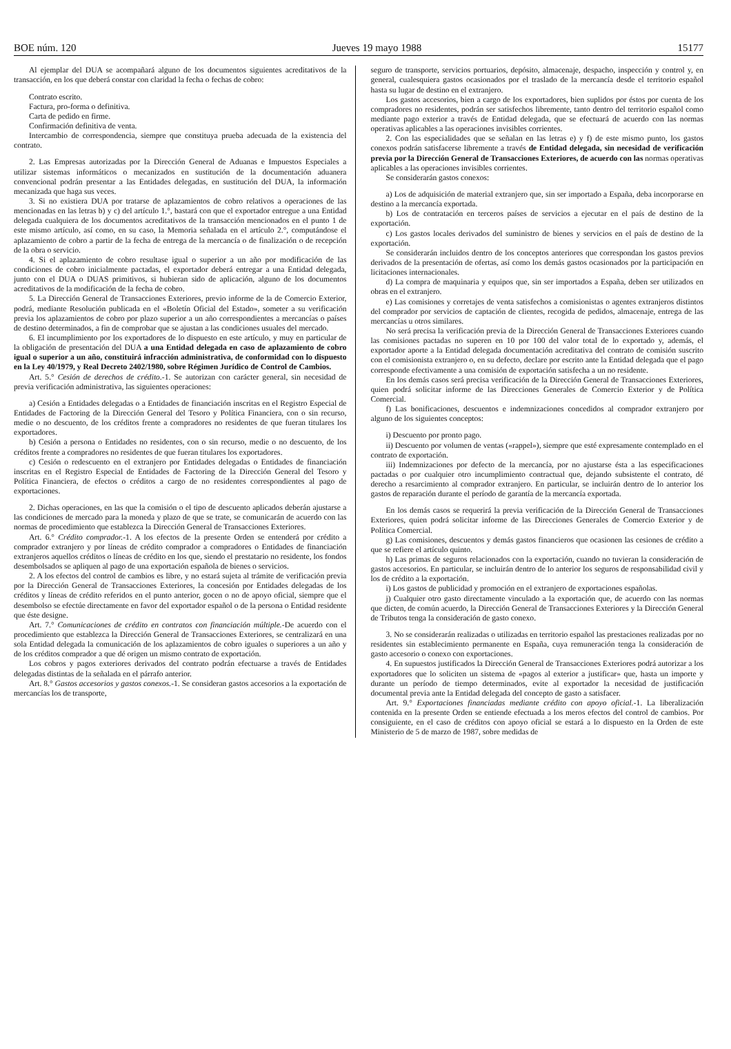BOE núm. 120 Jueves 19 mayo 1988 15177
Al ejemplar del DUA se acompañará alguno de los documentos siguientes acreditativos de la transacción, en los que deberá constar con claridad la fecha o fechas de cobro:
Contrato escrito.
Factura, pro-forma o definitiva.
Carta de pedido en firme.
Confirmación definitiva de venta.
Intercambio de correspondencia, siempre que constituya prueba adecuada de la existencia del contrato.
2. Las Empresas autorizadas por la Dirección General de Aduanas e Impuestos Especiales a utilizar sistemas informáticos o mecanizados en sustitución de la documentación aduanera convencional podrán presentar a las Entidades delegadas, en sustitución del DUA, la información mecanizada que haga sus veces.
3. Si no existiera DUA por tratarse de aplazamientos de cobro relativos a operaciones de las mencionadas en las letras b) y c) del artículo 1.°, bastará con que el exportador entregue a una Entidad delegada cualquiera de los documentos acreditativos de la transacción mencionados en el punto 1 de este mismo artículo, así como, en su caso, la Memoria señalada en el artículo 2.°, computándose el aplazamiento de cobro a partir de la fecha de entrega de la mercancía o de finalización o de recepción de la obra o servicio.
4. Si el aplazamiento de cobro resultase igual o superior a un año por modificación de las condiciones de cobro inicialmente pactadas, el exportador deberá entregar a una Entidad delegada, junto con el DUA o DUAS primitivos, si hubieran sido de aplicación, alguno de los documentos acreditativos de la modificación de la fecha de cobro.
5. La Dirección General de Transacciones Exteriores, previo informe de la de Comercio Exterior, podrá, mediante Resolución publicada en el «Boletín Oficial del Estado», someter a su verificación previa los aplazamientos de cobro por plazo superior a un año correspondientes a mercancías o países de destino determinados, a fin de comprobar que se ajustan a las condiciones usuales del mercado.
6. El incumplimiento por los exportadores de lo dispuesto en este artículo, y muy en particular de la obligación de presentación del DUA a una Entidad delegada en caso de aplazamiento de cobro igual o superior a un año, constituirá infracción administrativa, de conformidad con lo dispuesto en la Ley 40/1979, y Real Decreto 2402/1980, sobre Régimen Jurídico de Control de Cambios.
Art. 5.° Cesión de derechos de crédito.-1. Se autorizan con carácter general, sin necesidad de previa verificación administrativa, las siguientes operaciones:
a) Cesión a Entidades delegadas o a Entidades de financiación inscritas en el Registro Especial de Entidades de Factoring de la Dirección General del Tesoro y Política Financiera, con o sin recurso, medie o no descuento, de los créditos frente a compradores no residentes de que fueran titulares los exportadores.
b) Cesión a persona o Entidades no residentes, con o sin recurso, medie o no descuento, de los créditos frente a compradores no residentes de que fueran titulares los exportadores.
c) Cesión o redescuento en el extranjero por Entidades delegadas o Entidades de financiación inscritas en el Registro Especial de Entidades de Factoring de la Dirección General del Tesoro y Política Financiera, de efectos o créditos a cargo de no residentes correspondientes al pago de exportaciones.
2. Dichas operaciones, en las que la comisión o el tipo de descuento aplicados deberán ajustarse a las condiciones de mercado para la moneda y plazo de que se trate, se comunicarán de acuerdo con las normas de procedimiento que establezca la Dirección General de Transacciones Exteriores.
Art. 6.° Crédito comprador.-1. A los efectos de la presente Orden se entenderá por crédito a comprador extranjero y por líneas de crédito comprador a compradores o Entidades de financiación extranjeros aquellos créditos o líneas de crédito en los que, siendo el prestatario no residente, los fondos desembolsados se apliquen al pago de una exportación española de bienes o servicios.
2. A los efectos del control de cambios es libre, y no estará sujeta al trámite de verificación previa por la Dirección General de Transacciones Exteriores, la concesión por Entidades delegadas de los créditos y líneas de crédito referidos en el punto anterior, gocen o no de apoyo oficial, siempre que el desembolso se efectúe directamente en favor del exportador español o de la persona o Entidad residente que éste designe.
Art. 7.° Comunicaciones de crédito en contratos con financiación múltiple.-De acuerdo con el procedimiento que establezca la Dirección General de Transacciones Exteriores, se centralizará en una sola Entidad delegada la comunicación de los aplazamientos de cobro iguales o superiores a un año y de los créditos comprador a que dé origen un mismo contrato de exportación.
Los cobros y pagos exteriores derivados del contrato podrán efectuarse a través de Entidades delegadas distintas de la señalada en el párrafo anterior.
Art. 8.° Gastos accesorios y gastos conexos.-1. Se consideran gastos accesorios a la exportación de mercancías los de transporte,
seguro de transporte, servicios portuarios, depósito, almacenaje, despacho, inspección y control y, en general, cualesquiera gastos ocasionados por el traslado de la mercancía desde el territorio español hasta su lugar de destino en el extranjero.
Los gastos accesorios, bien a cargo de los exportadores, bien suplidos por éstos por cuenta de los compradores no residentes, podrán ser satisfechos libremente, tanto dentro del territorio español como mediante pago exterior a través de Entidad delegada, que se efectuará de acuerdo con las normas operativas aplicables a las operaciones invisibles corrientes.
2. Con las especialidades que se señalan en las letras e) y f) de este mismo punto, los gastos conexos podrán satisfacerse libremente a través de Entidad delegada, sin necesidad de verificación previa por la Dirección General de Transacciones Exteriores, de acuerdo con las normas operativas aplicables a las operaciones invisibles corrientes.
Se considerarán gastos conexos:
a) Los de adquisición de material extranjero que, sin ser importado a España, deba incorporarse en destino a la mercancía exportada.
b) Los de contratación en terceros países de servicios a ejecutar en el país de destino de la exportación.
c) Los gastos locales derivados del suministro de bienes y servicios en el país de destino de la exportación.
Se considerarán incluidos dentro de los conceptos anteriores que correspondan los gastos previos derivados de la presentación de ofertas, así como los demás gastos ocasionados por la participación en licitaciones internacionales.
d) La compra de maquinaria y equipos que, sin ser importados a España, deben ser utilizados en obras en el extranjero.
e) Las comisiones y corretajes de venta satisfechos a comisionistas o agentes extranjeros distintos del comprador por servicios de captación de clientes, recogida de pedidos, almacenaje, entrega de las mercancías u otros similares.
No será precisa la verificación previa de la Dirección General de Transacciones Exteriores cuando las comisiones pactadas no superen en 10 por 100 del valor total de lo exportado y, además, el exportador aporte a la Entidad delegada documentación acreditativa del contrato de comisión suscrito con el comisionista extranjero o, en su defecto, declare por escrito ante la Entidad delegada que el pago corresponde efectivamente a una comisión de exportación satisfecha a un no residente.
En los demás casos será precisa verificación de la Dirección General de Transacciones Exteriores, quien podrá solicitar informe de las Direcciones Generales de Comercio Exterior y de Política Comercial.
f) Las bonificaciones, descuentos e indemnizaciones concedidos al comprador extranjero por alguno de los siguientes conceptos:
i) Descuento por pronto pago.
ii) Descuento por volumen de ventas («rappel»), siempre que esté expresamente contemplado en el contrato de exportación.
iii) Indemnizaciones por defecto de la mercancía, por no ajustarse ésta a las especificaciones pactadas o por cualquier otro incumplimiento contractual que, dejando subsistente el contrato, dé derecho a resarcimiento al comprador extranjero. En particular, se incluirán dentro de lo anterior los gastos de reparación durante el período de garantía de la mercancía exportada.
En los demás casos se requerirá la previa verificación de la Dirección General de Transacciones Exteriores, quien podrá solicitar informe de las Direcciones Generales de Comercio Exterior y de Política Comercial.
g) Las comisiones, descuentos y demás gastos financieros que ocasionen las cesiones de crédito a que se refiere el artículo quinto.
h) Las primas de seguros relacionados con la exportación, cuando no tuvieran la consideración de gastos accesorios. En particular, se incluirán dentro de lo anterior los seguros de responsabilidad civil y los de crédito a la exportación.
i) Los gastos de publicidad y promoción en el extranjero de exportaciones españolas.
j) Cualquier otro gasto directamente vinculado a la exportación que, de acuerdo con las normas que dicten, de común acuerdo, la Dirección General de Transacciones Exteriores y la Dirección General de Tributos tenga la consideración de gasto conexo.
3. No se considerarán realizadas o utilizadas en territorio español las prestaciones realizadas por no residentes sin establecimiento permanente en España, cuya remuneración tenga la consideración de gasto accesorio o conexo con exportaciones.
4. En supuestos justificados la Dirección General de Transacciones Exteriores podrá autorizar a los exportadores que lo soliciten un sistema de «pagos al exterior a justificar» que, hasta un importe y durante un período de tiempo determinados, evite al exportador la necesidad de justificación documental previa ante la Entidad delegada del concepto de gasto a satisfacer.
Art. 9.° Exportaciones financiadas mediante crédito con apoyo oficial.-1. La liberalización contenida en la presente Orden se entiende efectuada a los meros efectos del control de cambios. Por consiguiente, en el caso de créditos con apoyo oficial se estará a lo dispuesto en la Orden de este Ministerio de 5 de marzo de 1987, sobre medidas de